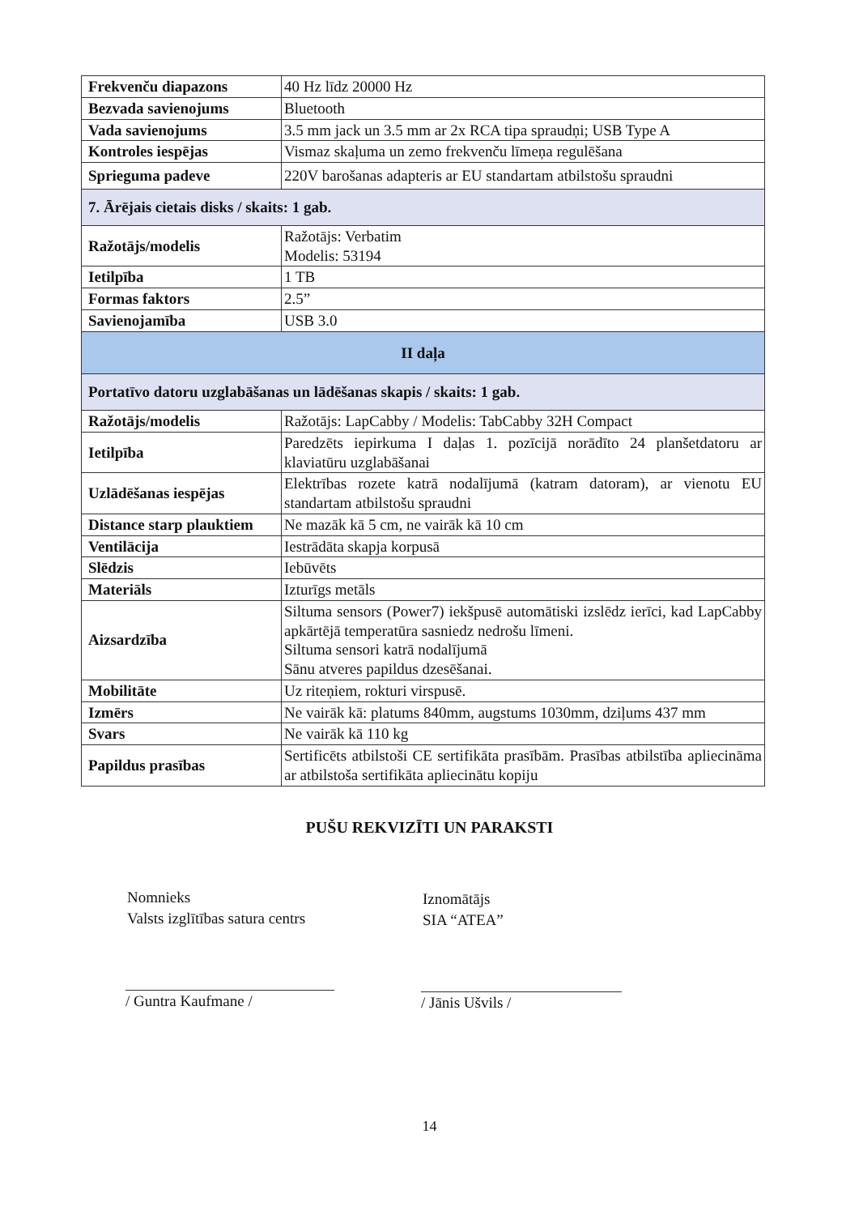| Frekvenču diapazons | 40 Hz līdz 20000 Hz |
| Bezvada savienojums | Bluetooth |
| Vada savienojums | 3.5 mm jack un 3.5 mm ar 2x RCA tipa spraudņi; USB Type A |
| Kontroles iespējas | Vismaz skaļuma un zemo frekvenču līmeņa regulēšana |
| Sprieguma padeve | 220V barošanas adapteris ar EU standartam atbilstošu spraudni |
| 7. Ārējais cietais disks / skaits: 1 gab. | |
| Ražotājs/modelis | Ražotājs: Verbatim Modelis: 53194 |
| Ietilpība | 1 TB |
| Formas faktors | 2.5” |
| Savienojamība | USB 3.0 |
| II daļa | |
| Portatīvo datoru uzglabāšanas un lādēšanas skapis / skaits: 1 gab. | |
| Ražotājs/modelis | Ražotājs: LapCabby / Modelis: TabCabby 32H Compact |
| Ietilpība | Paredzēts iepirkuma I daļas 1. pozīcijā norādīto 24 planšetdatoru ar klaviatūru uzglabāšanai |
| Uzlādēšanas iespējas | Elektrības rozete katrā nodalījumā (katram datoram), ar vienotu EU standartam atbilstošu spraudni |
| Distance starp plauktiem | Ne mazāk kā 5 cm, ne vairāk kā 10 cm |
| Ventilācija | Iestrādāta skapja korpusā |
| Slēdzis | Iebūvēts |
| Materiāls | Izturīgs metāls |
| Aizsardzība | Siltuma sensors (Power7) iekšpusē automātiski izslēdz ierīci, kad LapCabby apkārtējā temperatūra sasniedz nedrošu līmeni. Siltuma sensori katrā nodalījumā Sānu atveres papildus dzesēšanai. |
| Mobilitāte | Uz riteņiem, rokturi virspusē. |
| Izmērs | Ne vairāk kā: platums 840mm, augstums 1030mm, dziļums 437 mm |
| Svars | Ne vairāk kā 110 kg |
| Papildus prasības | Sertificēts atbilstoši CE sertifikāta prasībām. Prasības atbilstība apliecināma ar atbilstoša sertifikāta apliecinātu kopiju |
PUŠU REKVIZĪTI UN PARAKSTI
Nomnieks
Valsts izglītības satura centrs
/ Guntra Kaufmane /
Iznomātājs
SIA “ATEA”
/ Jānis Ušvils /
14